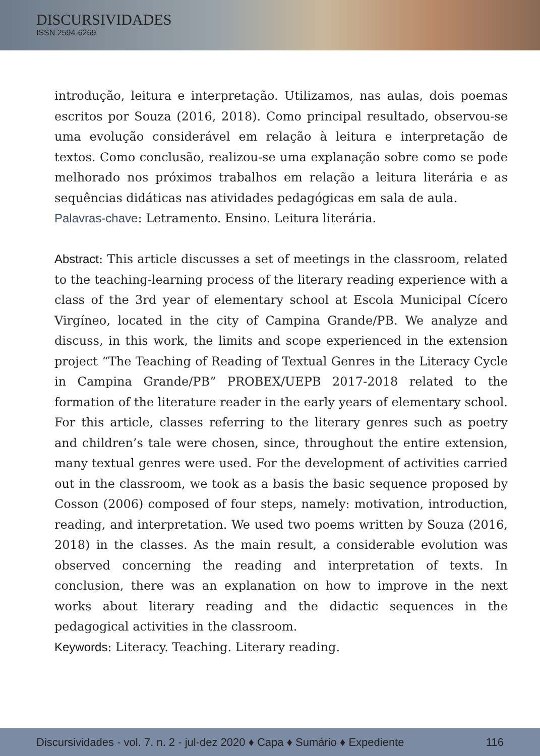DISCURSIVIDADES
ISSN 2594-6269
introdução, leitura e interpretação. Utilizamos, nas aulas, dois poemas escritos por Souza (2016, 2018). Como principal resultado, observou-se uma evolução considerável em relação à leitura e interpretação de textos. Como conclusão, realizou-se uma explanação sobre como se pode melhorado nos próximos trabalhos em relação a leitura literária e as sequências didáticas nas atividades pedagógicas em sala de aula.
Palavras-chave: Letramento. Ensino. Leitura literária.
Abstract: This article discusses a set of meetings in the classroom, related to the teaching-learning process of the literary reading experience with a class of the 3rd year of elementary school at Escola Municipal Cícero Virgíneo, located in the city of Campina Grande/PB. We analyze and discuss, in this work, the limits and scope experienced in the extension project “The Teaching of Reading of Textual Genres in the Literacy Cycle in Campina Grande/PB” PROBEX/UEPB 2017-2018 related to the formation of the literature reader in the early years of elementary school. For this article, classes referring to the literary genres such as poetry and children’s tale were chosen, since, throughout the entire extension, many textual genres were used. For the development of activities carried out in the classroom, we took as a basis the basic sequence proposed by Cosson (2006) composed of four steps, namely: motivation, introduction, reading, and interpretation. We used two poems written by Souza (2016, 2018) in the classes. As the main result, a considerable evolution was observed concerning the reading and interpretation of texts. In conclusion, there was an explanation on how to improve in the next works about literary reading and the didactic sequences in the pedagogical activities in the classroom.
Keywords: Literacy. Teaching. Literary reading.
Discursividades - vol. 7. n. 2 - jul-dez 2020 ♦ Capa ♦ Sumário ♦ Expediente 116